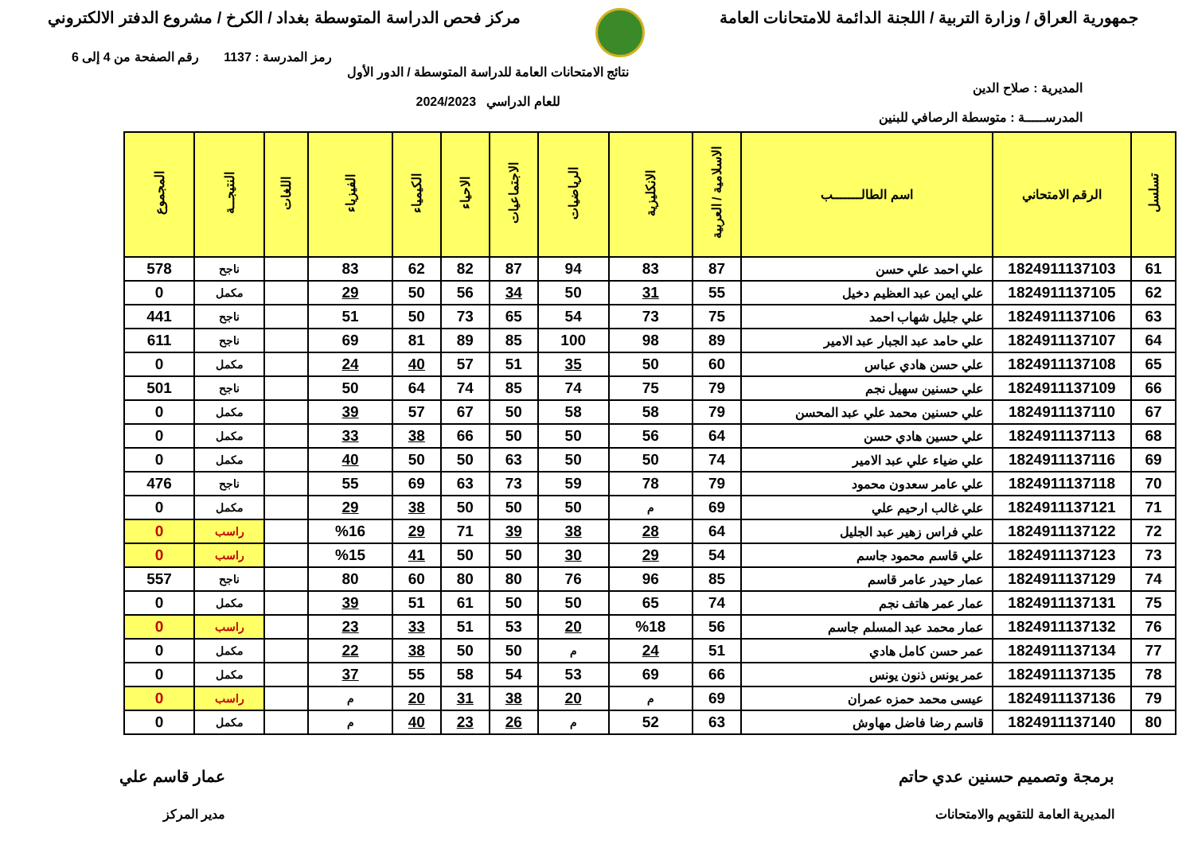جمهورية العراق / وزارة التربية / اللجنة الدائمة للامتحانات العامة
مركز فحص الدراسة المتوسطة بغداد / الكرخ / مشروع الدفتر الالكتروني
رمز المدرسة : 1137 رقم الصفحة من 4 إلى 6
المديرية : صلاح الدين
المدرســـــة : متوسطة الرصافي للبنين
نتائج الامتحانات العامة للدراسة المتوسطة / الدور الأول
للعام الدراسي 2024/2023
| تسلسل | الرقم الامتحاني | اسم الطالـــــــب | الاسلامية / العربية | الانكليزية | الرياضيات | الاجتماعيات | الاحياء | الكيمياء | الفيزياء | اللغات | النتيجــة | المجموع |
| --- | --- | --- | --- | --- | --- | --- | --- | --- | --- | --- | --- | --- |
| 61 | 1824911137103 | علي احمد علي حسن | 87 | 83 | 94 | 87 | 82 | 62 | 83 | | ناجح | 578 |
| 62 | 1824911137105 | علي ايمن عبد العظيم دخيل | 55 | 31 | 50 | 34 | 56 | 50 | 29 | | مكمل | 0 |
| 63 | 1824911137106 | علي جليل شهاب احمد | 75 | 73 | 54 | 65 | 73 | 50 | 51 | | ناجح | 441 |
| 64 | 1824911137107 | علي حامد عبد الجبار عبد الامير | 89 | 98 | 100 | 85 | 89 | 81 | 69 | | ناجح | 611 |
| 65 | 1824911137108 | علي حسن هادي عباس | 60 | 50 | 35 | 51 | 57 | 40 | 24 | | مكمل | 0 |
| 66 | 1824911137109 | علي حسنين سهيل نجم | 79 | 75 | 74 | 85 | 74 | 64 | 50 | | ناجح | 501 |
| 67 | 1824911137110 | علي حسنين محمد علي عبد المحسن | 79 | 58 | 58 | 50 | 67 | 57 | 39 | | مكمل | 0 |
| 68 | 1824911137113 | علي حسين هادي حسن | 64 | 56 | 50 | 50 | 66 | 38 | 33 | | مكمل | 0 |
| 69 | 1824911137116 | علي ضياء علي عبد الامير | 74 | 50 | 50 | 63 | 50 | 50 | 40 | | مكمل | 0 |
| 70 | 1824911137118 | علي عامر سعدون محمود | 79 | 78 | 59 | 73 | 63 | 69 | 55 | | ناجح | 476 |
| 71 | 1824911137121 | علي غالب ارحيم علي | 69 | م | 50 | 50 | 50 | 38 | 29 | | مكمل | 0 |
| 72 | 1824911137122 | علي فراس زهير عبد الجليل | 64 | 28 | 38 | 39 | 71 | 29 | %16 | | راسب | 0 |
| 73 | 1824911137123 | علي قاسم محمود جاسم | 54 | 29 | 30 | 50 | 50 | 41 | %15 | | راسب | 0 |
| 74 | 1824911137129 | عمار حيدر عامر قاسم | 85 | 96 | 76 | 80 | 80 | 60 | 80 | | ناجح | 557 |
| 75 | 1824911137131 | عمار عمر هاتف نجم | 74 | 65 | 50 | 50 | 61 | 51 | 39 | | مكمل | 0 |
| 76 | 1824911137132 | عمار محمد عبد المسلم جاسم | 56 | %18 | 20 | 53 | 51 | 33 | 23 | | راسب | 0 |
| 77 | 1824911137134 | عمر حسن كامل هادي | 51 | 24 | م | 50 | 50 | 38 | 22 | | مكمل | 0 |
| 78 | 1824911137135 | عمر يونس ذنون يونس | 66 | 69 | 53 | 54 | 58 | 55 | 37 | | مكمل | 0 |
| 79 | 1824911137136 | عيسى محمد حمزه عمران | 69 | م | 20 | 38 | 31 | 20 | م | | راسب | 0 |
| 80 | 1824911137140 | قاسم رضا فاضل مهاوش | 63 | 52 | م | 26 | 23 | 40 | م | | مكمل | 0 |
برمجة وتصميم حسنين عدي حاتم
المديرية العامة للتقويم والامتحانات
عمار قاسم علي
مدير المركز